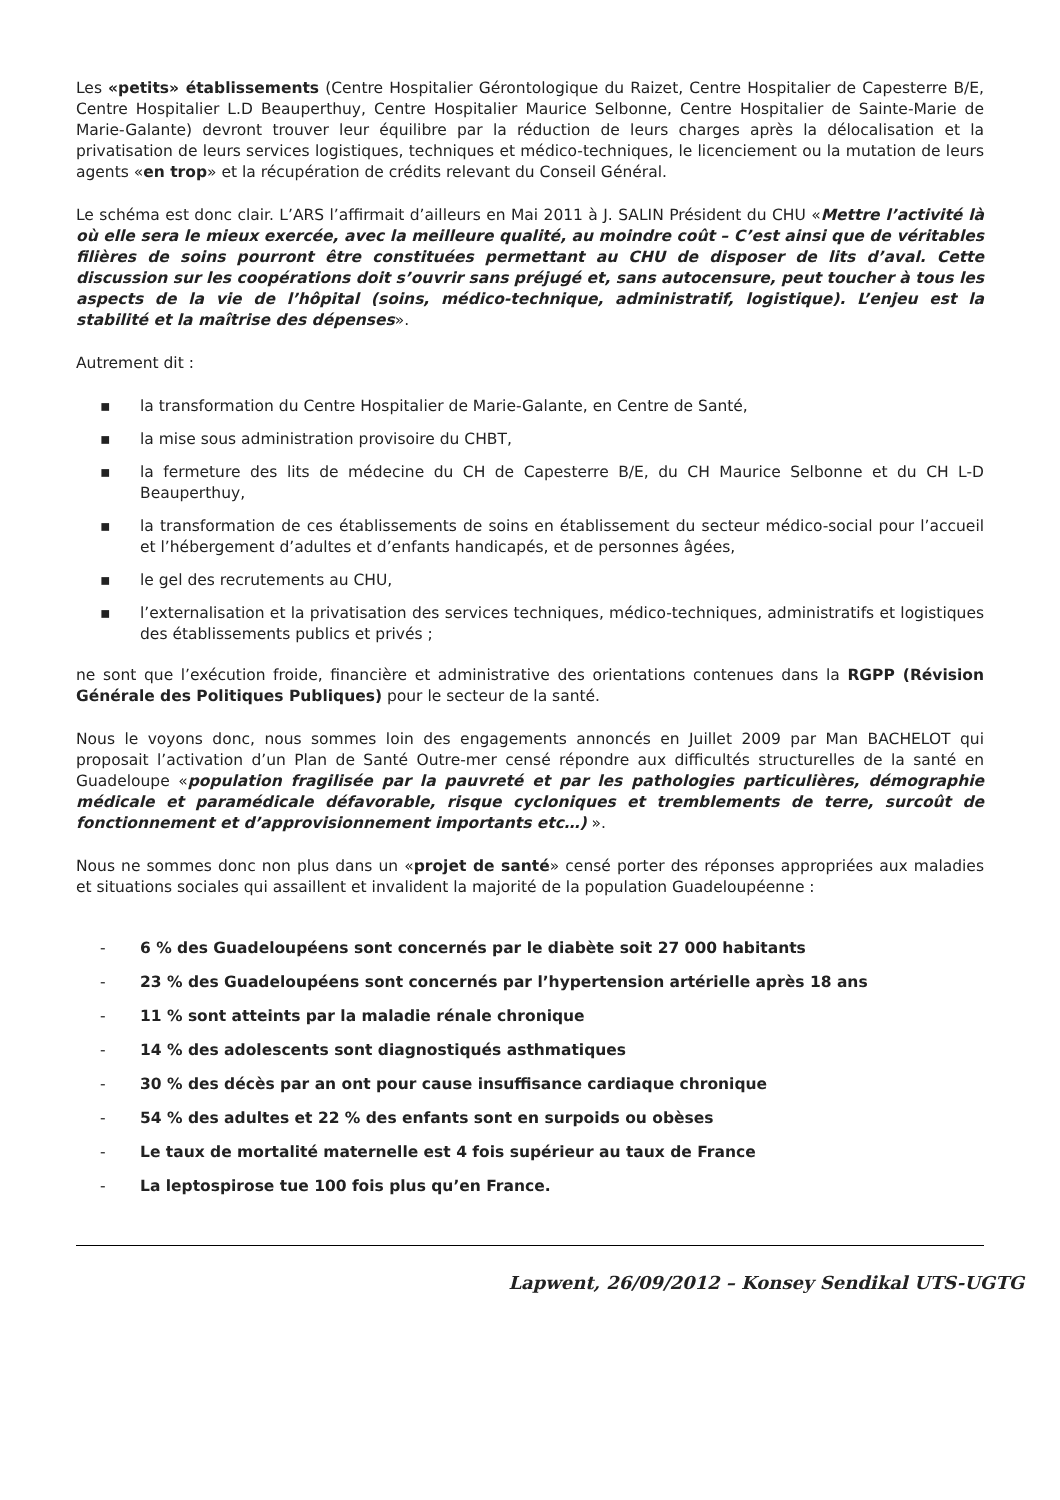Les «petits» établissements (Centre Hospitalier Gérontologique du Raizet, Centre Hospitalier de Capesterre B/E, Centre Hospitalier L.D Beauperthuy, Centre Hospitalier Maurice Selbonne, Centre Hospitalier de Sainte-Marie de Marie-Galante) devront trouver leur équilibre par la réduction de leurs charges après la délocalisation et la privatisation de leurs services logistiques, techniques et médico-techniques, le licenciement ou la mutation de leurs agents «en trop» et la récupération de crédits relevant du Conseil Général.
Le schéma est donc clair. L’ARS l’affirmait d’ailleurs en Mai 2011 à J. SALIN Président du CHU «Mettre l’activité là où elle sera le mieux exercée, avec la meilleure qualité, au moindre coût – C’est ainsi que de véritables filières de soins pourront être constituées permettant au CHU de disposer de lits d’aval. Cette discussion sur les coopérations doit s’ouvrir sans préjugé et, sans autocensure, peut toucher à tous les aspects de la vie de l’hôpital (soins, médico-technique, administratif, logistique). L’enjeu est la stabilité et la maîtrise des dépenses».
Autrement dit :
▪ la transformation du Centre Hospitalier de Marie-Galante, en Centre de Santé,
▪ la mise sous administration provisoire du CHBT,
▪ la fermeture des lits de médecine du CH de Capesterre B/E, du CH Maurice Selbonne et du CH L-D Beauperthuy,
▪ la transformation de ces établissements de soins en établissement du secteur médico-social pour l’accueil et l’hébergement d’adultes et d’enfants handicapés, et de personnes âgées,
▪ le gel des recrutements au CHU,
▪ l’externalisation et la privatisation des services techniques, médico-techniques, administratifs et logistiques des établissements publics et privés ;
ne sont que l’exécution froide, financière et administrative des orientations contenues dans la RGPP (Révision Générale des Politiques Publiques) pour le secteur de la santé.
Nous le voyons donc, nous sommes loin des engagements annoncés en Juillet 2009 par Man BACHELOT qui proposait l’activation d’un Plan de Santé Outre-mer censé répondre aux difficultés structurelles de la santé en Guadeloupe «population fragilisée par la pauvreté et par les pathologies particulières, démographie médicale et paramédicale défavorable, risque cycloniques et tremblements de terre, surcoût de fonctionnement et d’approvisionnement importants etc…) ».
Nous ne sommes donc non plus dans un «projet de santé» censé porter des réponses appropriées aux maladies et situations sociales qui assaillent et invalident la majorité de la population Guadeloupéenne :
- 6 % des Guadeloupéens sont concernés par le diabète soit 27 000 habitants
- 23 % des Guadeloupéens sont concernés par l’hypertension artérielle après 18 ans
- 11 % sont atteints par la maladie rénale chronique
- 14 % des adolescents sont diagnostiqués asthmatiques
- 30 % des décès par an ont pour cause insuffisance cardiaque chronique
- 54 % des adultes et 22 % des enfants sont en surpoids ou obèses
- Le taux de mortalité maternelle est 4 fois supérieur au taux de France
- La leptospirose tue 100 fois plus qu’en France.
Lapwent, 26/09/2012 – Konsey Sendikal UTS-UGTG